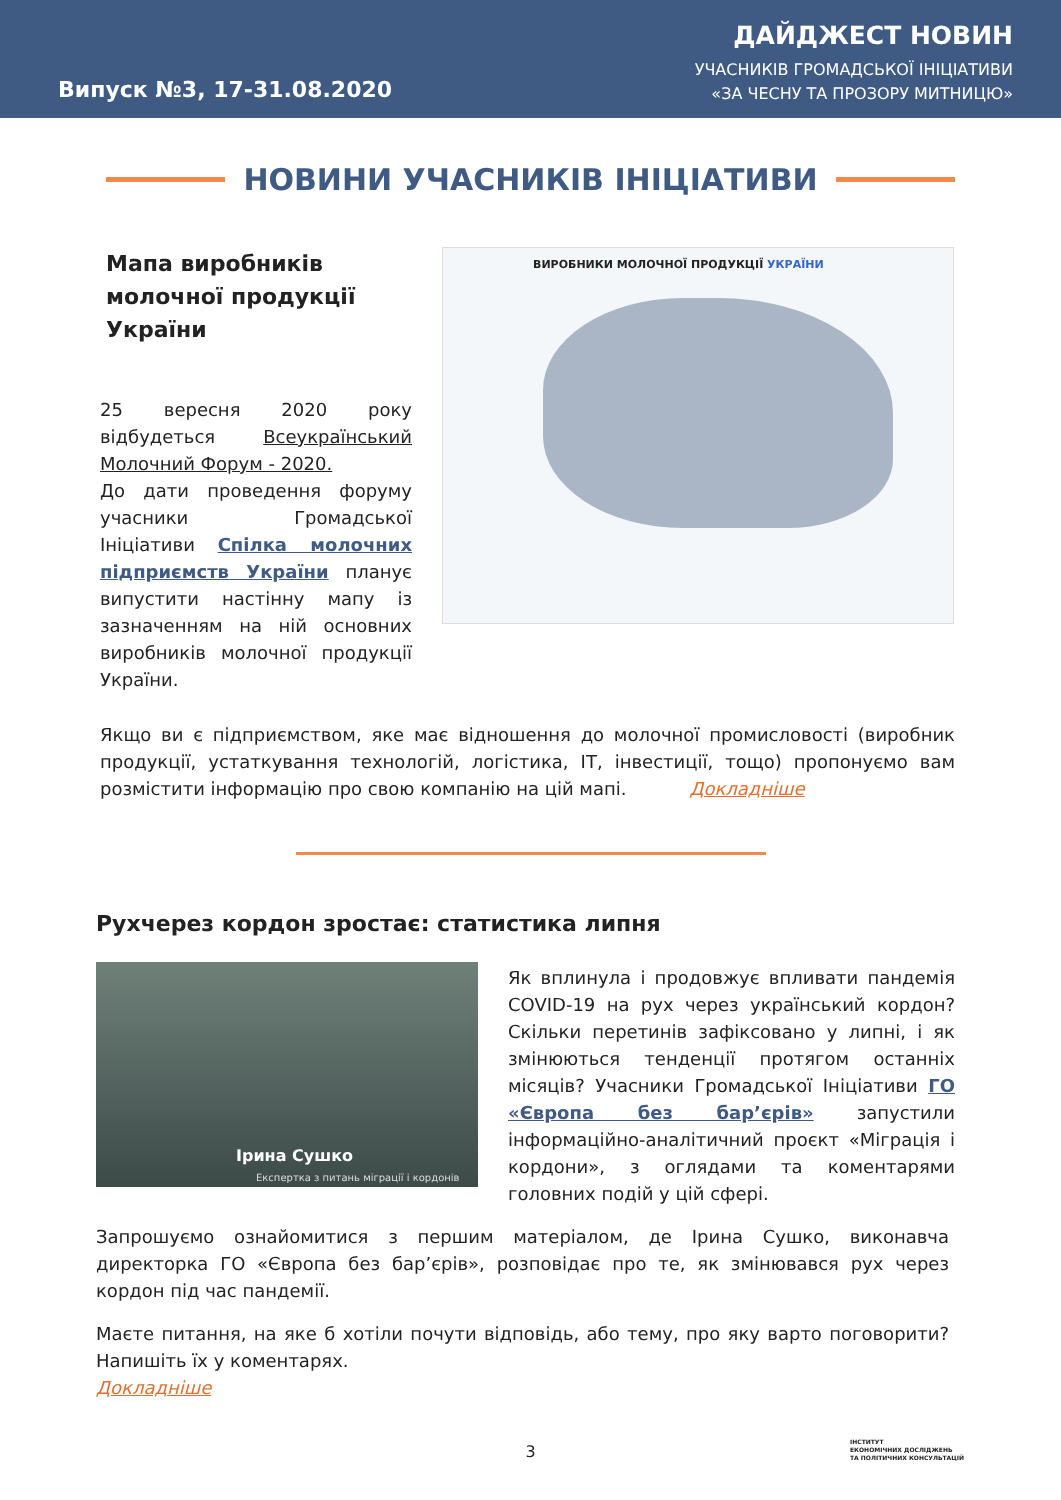Випуск №3, 17-31.08.2020
ДАЙДЖЕСТ НОВИН
УЧАСНИКІВ ГРОМАДСЬКОЇ ІНІЦІАТИВИ
«ЗА ЧЕСНУ ТА ПРОЗОРУ МИТНИЦЮ»
НОВИНИ УЧАСНИКІВ ІНІЦІАТИВИ
Мапа виробників молочної продукції України
25 вересня 2020 року відбудеться Всеукраїнський Молочний Форум - 2020.
До дати проведення форуму учасники Громадської Ініціативи Спілка молочних підприємств України планує випустити настінну мапу із зазначенням на ній основних виробників молочної продукції України.
ВИРОБНИКИ МОЛОЧНОЇ ПРОДУКЦІЇ УКРАЇНИ
Якщо ви є підприємством, яке має відношення до молочної промисловості (виробник продукції, устаткування технологій, логістика, IT, інвестиції, тощо) пропонуємо вам розмістити інформацію про свою компанію на цій мапі. Докладніше
Рухчерез кордон зростає: статистика липня
Ірина Сушко
Експертка з питань міграції і кордонів
Як вплинула і продовжує впливати пандемія COVID-19 на рух через український кордон? Скільки перетинів зафіксовано у липні, і як змінюються тенденції протягом останніх місяців? Учасники Громадської Ініціативи ГО «Європа без бар’єрів» запустили інформаційно-аналітичний проєкт «Міграція і кордони», з оглядами та коментарями головних подій у цій сфері.
Запрошуємо ознайомитися з першим матеріалом, де Ірина Сушко, виконавча директорка ГО «Європа без бар’єрів», розповідає про те, як змінювався рух через кордон під час пандемії.
Маєте питання, на яке б хотіли почути відповідь, або тему, про яку варто поговорити? Напишіть їх у коментарях.
Докладніше
3
ІНСТИТУТ
ЕКОНОМІЧНИХ ДОСЛІДЖЕНЬ
ТА ПОЛІТИЧНИХ КОНСУЛЬТАЦІЙ